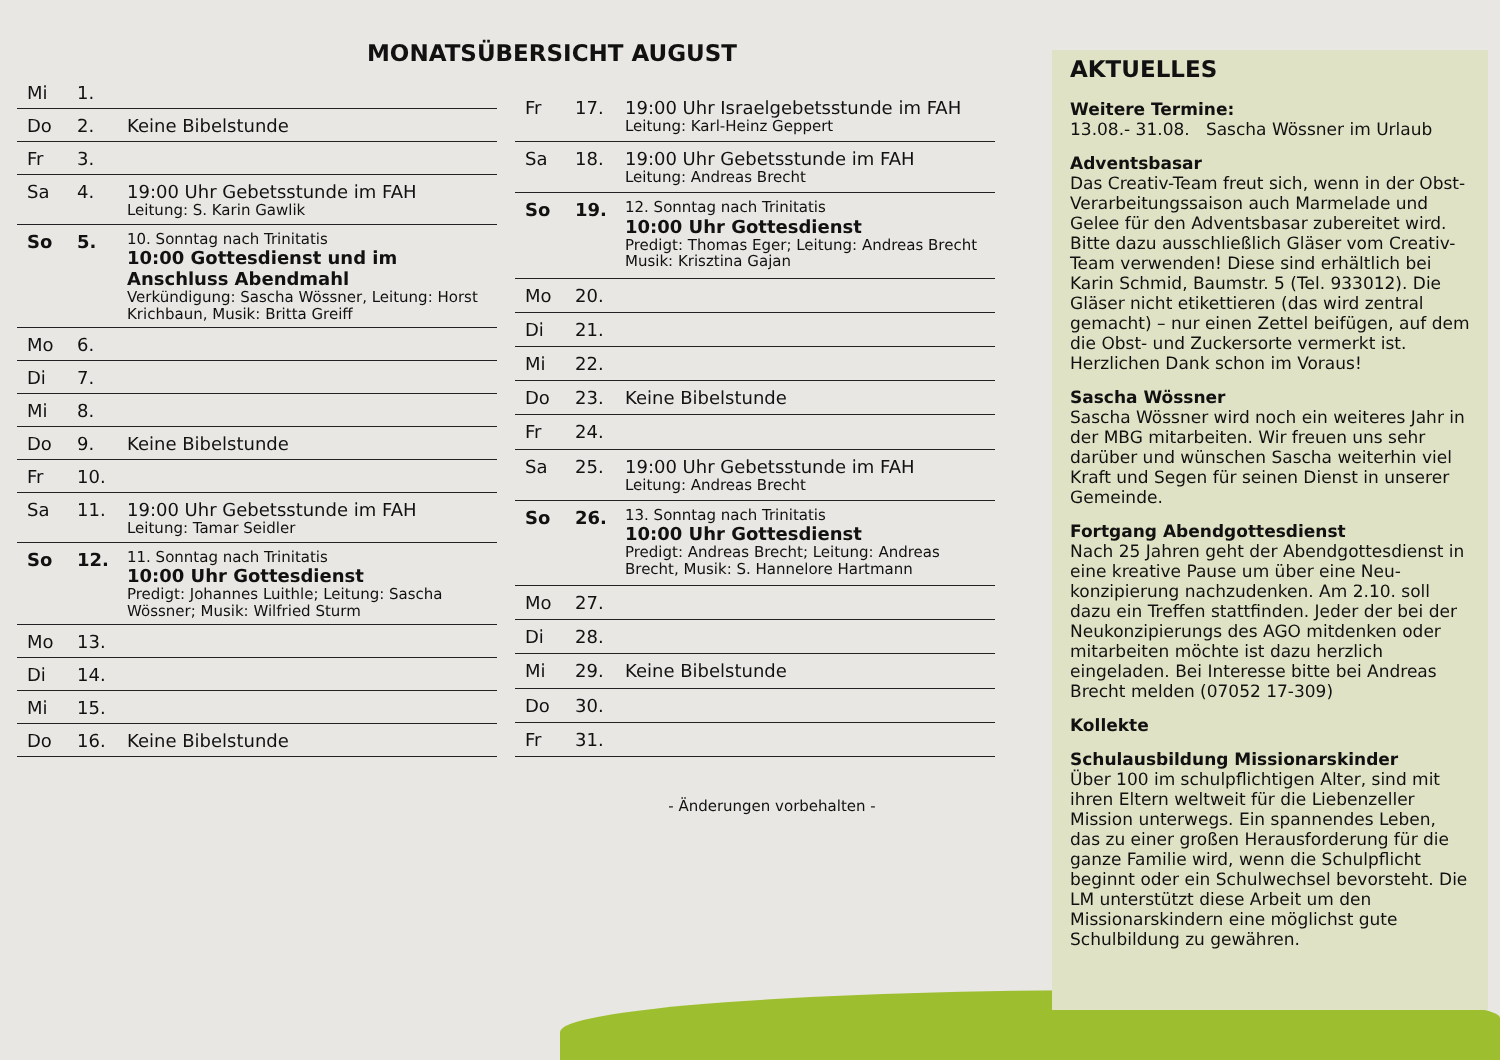MONATSÜBERSICHT AUGUST
| Mi | 1. | |
| Do | 2. | Keine Bibelstunde |
| Fr | 3. | |
| Sa | 4. | 19:00 Uhr Gebetsstunde im FAH Leitung: S. Karin Gawlik |
| So | 5. | 10. Sonntag nach Trinitatis 10:00 Gottesdienst und im Anschluss Abendmahl Verkündigung: Sascha Wössner, Leitung: Horst Krichbaun, Musik: Britta Greiff |
| Mo | 6. | |
| Di | 7. | |
| Mi | 8. | |
| Do | 9. | Keine Bibelstunde |
| Fr | 10. | |
| Sa | 11. | 19:00 Uhr Gebetsstunde im FAH Leitung: Tamar Seidler |
| So | 12. | 11. Sonntag nach Trinitatis 10:00 Uhr Gottesdienst Predigt: Johannes Luithle; Leitung: Sascha Wössner; Musik: Wilfried Sturm |
| Mo | 13. | |
| Di | 14. | |
| Mi | 15. | |
| Do | 16. | Keine Bibelstunde |
| Fr | 17. | 19:00 Uhr Israelgebetsstunde im FAH Leitung: Karl-Heinz Geppert |
| Sa | 18. | 19:00 Uhr Gebetsstunde im FAH Leitung: Andreas Brecht |
| So | 19. | 12. Sonntag nach Trinitatis 10:00 Uhr Gottesdienst Predigt: Thomas Eger; Leitung: Andreas Brecht Musik: Krisztina Gajan |
| Mo | 20. | |
| Di | 21. | |
| Mi | 22. | |
| Do | 23. | Keine Bibelstunde |
| Fr | 24. | |
| Sa | 25. | 19:00 Uhr Gebetsstunde im FAH Leitung: Andreas Brecht |
| So | 26. | 13. Sonntag nach Trinitatis 10:00 Uhr Gottesdienst Predigt: Andreas Brecht; Leitung: Andreas Brecht, Musik: S. Hannelore Hartmann |
| Mo | 27. | |
| Di | 28. | |
| Mi | 29. | Keine Bibelstunde |
| Do | 30. | |
| Fr | 31. | |
- Änderungen vorbehalten -
AKTUELLES
Weitere Termine:
13.08.- 31.08. Sascha Wössner im Urlaub
Adventsbasar
Das Creativ-Team freut sich, wenn in der Obst-Verarbeitungssaison auch Marmelade und Gelee für den Adventsbasar zubereitet wird. Bitte dazu ausschließlich Gläser vom Creativ-Team verwenden! Diese sind erhältlich bei Karin Schmid, Baumstr. 5 (Tel. 933012). Die Gläser nicht etikettieren (das wird zentral gemacht) – nur einen Zettel beifügen, auf dem die Obst- und Zuckersorte vermerkt ist. Herzlichen Dank schon im Voraus!
Sascha Wössner
Sascha Wössner wird noch ein weiteres Jahr in der MBG mitarbeiten. Wir freuen uns sehr darüber und wünschen Sascha weiterhin viel Kraft und Segen für seinen Dienst in unserer Gemeinde.
Fortgang Abendgottesdienst
Nach 25 Jahren geht der Abendgottesdienst in eine kreative Pause um über eine Neu-konzipierung nachzudenken. Am 2.10. soll dazu ein Treffen stattfinden. Jeder der bei der Neukonzipierungs des AGO mitdenken oder mitarbeiten möchte ist dazu herzlich eingeladen. Bei Interesse bitte bei Andreas Brecht melden (07052 17-309)
Kollekte
Schulausbildung Missionarskinder
Über 100 im schulpflichtigen Alter, sind mit ihren Eltern weltweit für die Liebenzeller Mission unterwegs. Ein spannendes Leben, das zu einer großen Herausforderung für die ganze Familie wird, wenn die Schulpflicht beginnt oder ein Schulwechsel bevorsteht. Die LM unterstützt diese Arbeit um den Missionarskindern eine möglichst gute Schulbildung zu gewähren.